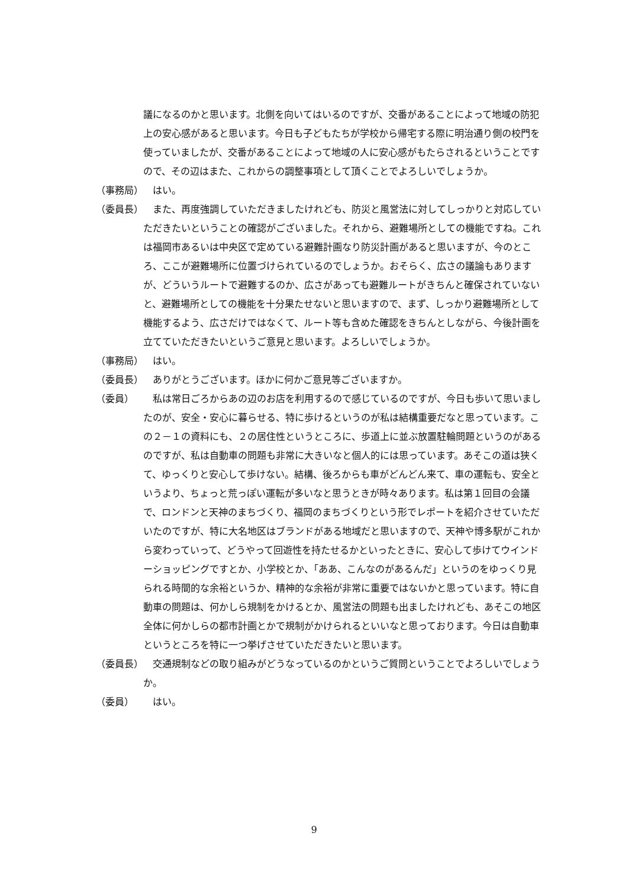議になるのかと思います。北側を向いてはいるのですが、交番があることによって地域の防犯上の安心感があると思います。今日も子どもたちが学校から帰宅する際に明治通り側の校門を使っていましたが、交番があることによって地域の人に安心感がもたらされるということですので、その辺はまた、これからの調整事項として頂くことでよろしいでしょうか。
（事務局） はい。
（委員長） また、再度強調していただきましたけれども、防災と風営法に対してしっかりと対応していただきたいということの確認がございました。それから、避難場所としての機能ですね。これは福岡市あるいは中央区で定めている避難計画なり防災計画があると思いますが、今のところ、ここが避難場所に位置づけられているのでしょうか。おそらく、広さの議論もありますが、どういうルートで避難するのか、広さがあっても避難ルートがきちんと確保されていないと、避難場所としての機能を十分果たせないと思いますので、まず、しっかり避難場所として機能するよう、広さだけではなくて、ルート等も含めた確認をきちんとしながら、今後計画を立てていただきたいというご意見と思います。よろしいでしょうか。
（事務局） はい。
（委員長） ありがとうございます。ほかに何かご意見等ございますか。
（委員） 私は常日ごろからあの辺のお店を利用するので感じているのですが、今日も歩いて思いましたのが、安全・安心に暮らせる、特に歩けるというのが私は結構重要だなと思っています。この２－１の資料にも、２の居住性というところに、歩道上に並ぶ放置駐輪問題というのがあるのですが、私は自動車の問題も非常に大きいなと個人的には思っています。あそこの道は狭くて、ゆっくりと安心して歩けない。結構、後ろからも車がどんどん来て、車の運転も、安全というより、ちょっと荒っぽい運転が多いなと思うときが時々あります。私は第１回目の会議で、ロンドンと天神のまちづくり、福岡のまちづくりという形でレポートを紹介させていただいたのですが、特に大名地区はブランドがある地域だと思いますので、天神や博多駅がこれから変わっていって、どうやって回遊性を持たせるかといったときに、安心して歩けてウインドーショッピングですとか、小学校とか、「ああ、こんなのがあるんだ」というのをゆっくり見られる時間的な余裕というか、精神的な余裕が非常に重要ではないかと思っています。特に自動車の問題は、何かしら規制をかけるとか、風営法の問題も出ましたけれども、あそこの地区全体に何かしらの都市計画とかで規制がかけられるといいなと思っております。今日は自動車というところを特に一つ挙げさせていただきたいと思います。
（委員長） 交通規制などの取り組みがどうなっているのかというご質問ということでよろしいでしょうか。
（委員） はい。
9